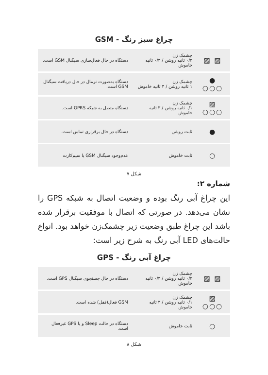چراغ سبز رنگ - GSM
| ▨ ▨ | چشمک زن ۰/۳ ثانیه روشن / ۰/۳ ثانیه خاموش | دستگاه در حال فعال‌سازی سیگنال GSM است. |
| ● ○○○ | چشمک زن ۱ ثانیه روشن / ۳ ثانیه خاموش | دستگاه به‌صورت نرمال در حال دریافت سیگنال GSM است. |
| ▨ ○○○ | چشمک زن ۰/۱ ثانیه روشن / ۳ ثانیه خاموش | دستگاه متصل به شبکه GPRS است. |
| ● | ثابت روشن | دستگاه در حال برقراری تماس است. |
| ○ | ثابت خاموش | عدم‌وجود سیگنال GSM یا سیم‌کارت |
شکل ۷
شماره ۲:
این چراغ آبی رنگ بوده و وضعیت اتصال به شبکه GPS را نشان می‌دهد. در صورتی که اتصال با موفقیت برقرار شده باشد این چراغ طبق وضعیت زیر چشمک‌زن خواهد بود. انواع حالت‌های LED آبی رنگ به شرح زیر است:
چراغ آبی رنگ - GPS
| ▨ ▨ | چشمک زن ۰/۳ ثانیه روشن / ۰/۳ ثانیه خاموش | دستگاه در حال جستجوی سیگنال GPS است. |
| ▨ ○○○ | چشمک زن ۰/۱ ثانیه روشن / ۳ ثانیه خاموش | GSM فعال(قفل) شده است. |
| ○ | ثابت خاموش | دستگاه در حالت Sleep و یا GPS غیرفعال است. |
شکل ۸